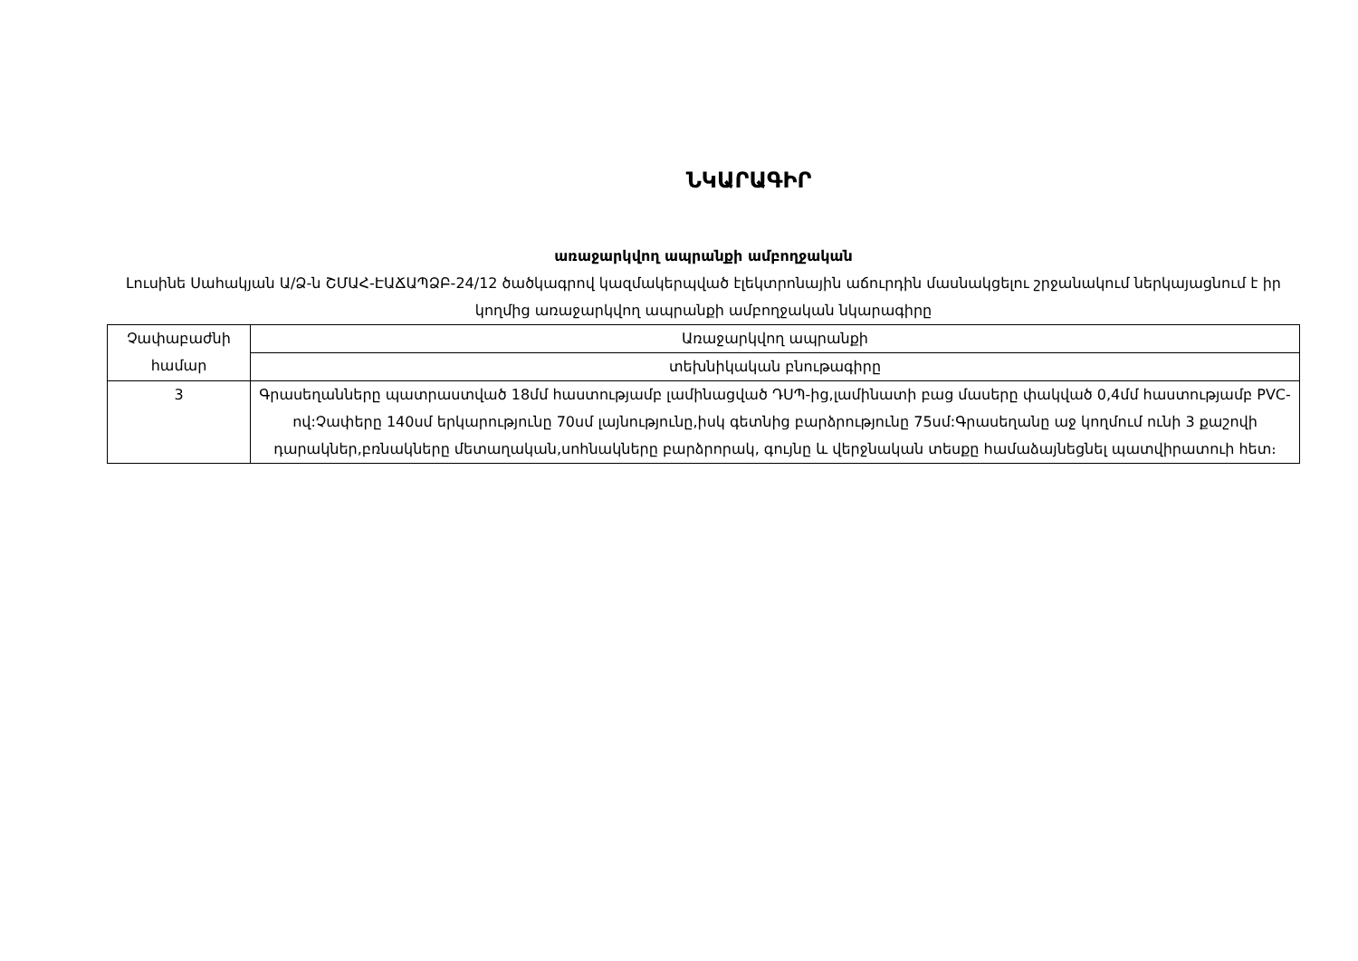ՆԿԱՐԱԳԻՐ
առաջարկվող ապրանքի ամբողջական
Լուսինե Սահակյան Ա/Ձ-ն ՇՄԱՀ-ԷԱՃԱՊՁԲ-24/12 ծածկագրով կազմակերպված էլեկտրոնային աճուրդին մասնակցելու շրջանակում ներկայացնում է իր կողմից առաջարկվող ապրանքի ամբողջական նկարագիրը
| Չափաբաժնի համար | Առաջարկվող ապրանքի |
| | տեխնիկական բնութագիրը |
| 3 | Գրասեղանները պատրաստված 18մմ հաստությամբ լամինացված ԴՍՊ-ից,լամինատի բաց մասերը փակված 0,4մմ հաստությամբ PVC-ով:Չափերը 140սմ երկարությունը 70սմ լայնությունը,իսկ գետնից բարձրությունը 75սմ:Գրասեղանը աջ կողմում ունի 3 քաշովի դարակներ,բռնակները մետաղական,սոհնակները բարձրորակ, գույնը և վերջնական տեսքը համաձայնեցնել պատվիրատուի հետ։ |